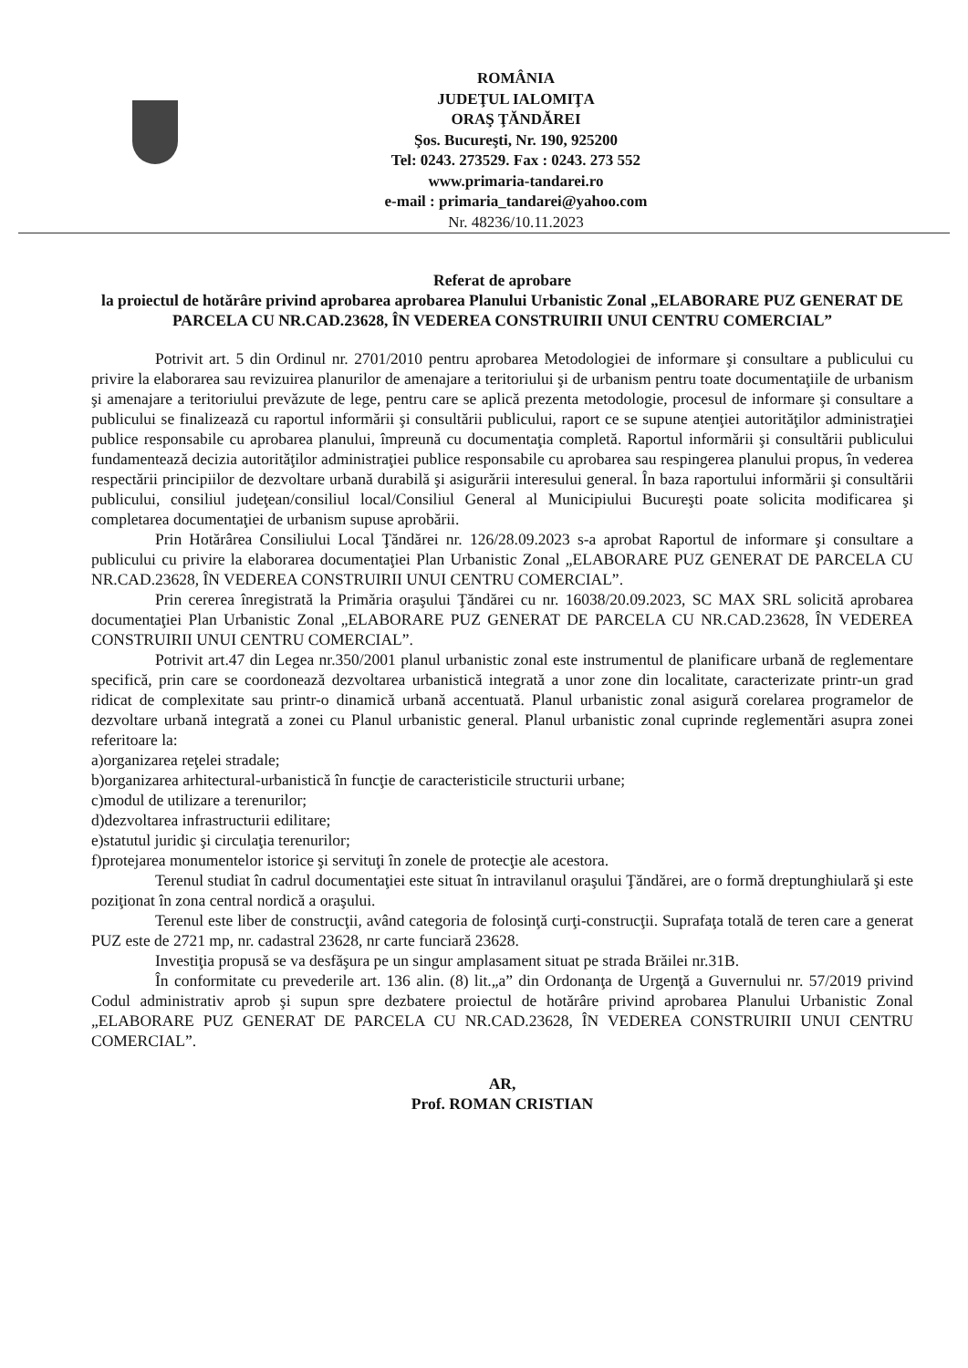ROMÂNIA
JUDEŢUL IALOMIŢA
ORAŞ ŢĂNDĂREI
Şos. Bucureşti, Nr. 190, 925200
Tel: 0243. 273529. Fax : 0243. 273 552
www.primaria-tandarei.ro
e-mail : primaria_tandarei@yahoo.com
Nr. 48236/10.11.2023
Referat de aprobare
la proiectul de hotărâre privind aprobarea aprobarea Planului Urbanistic Zonal „ELABORARE PUZ GENERAT DE PARCELA CU NR.CAD.23628, ÎN VEDEREA CONSTRUIRII UNUI CENTRU COMERCIAL”
Potrivit art. 5 din Ordinul nr. 2701/2010 pentru aprobarea Metodologiei de informare şi consultare a publicului cu privire la elaborarea sau revizuirea planurilor de amenajare a teritoriului şi de urbanism pentru toate documentaţiile de urbanism şi amenajare a teritoriului prevăzute de lege, pentru care se aplică prezenta metodologie, procesul de informare şi consultare a publicului se finalizează cu raportul informării şi consultării publicului, raport ce se supune atenţiei autorităţilor administraţiei publice responsabile cu aprobarea planului, împreună cu documentaţia completă. Raportul informării şi consultării publicului fundamentează decizia autorităţilor administraţiei publice responsabile cu aprobarea sau respingerea planului propus, în vederea respectării principiilor de dezvoltare urbană durabilă şi asigurării interesului general. În baza raportului informării şi consultării publicului, consiliul judeţean/consiliul local/Consiliul General al Municipiului Bucureşti poate solicita modificarea şi completarea documentaţiei de urbanism supuse aprobării.
Prin Hotărârea Consiliului Local Ţăndărei nr. 126/28.09.2023 s-a aprobat Raportul de informare şi consultare a publicului cu privire la elaborarea documentaţiei Plan Urbanistic Zonal „ELABORARE PUZ GENERAT DE PARCELA CU NR.CAD.23628, ÎN VEDEREA CONSTRUIRII UNUI CENTRU COMERCIAL”.
Prin cererea înregistrată la Primăria oraşului Ţăndărei cu nr. 16038/20.09.2023, SC MAX SRL solicită aprobarea documentaţiei Plan Urbanistic Zonal „ELABORARE PUZ GENERAT DE PARCELA CU NR.CAD.23628, ÎN VEDEREA CONSTRUIRII UNUI CENTRU COMERCIAL”.
Potrivit art.47 din Legea nr.350/2001 planul urbanistic zonal este instrumentul de planificare urbană de reglementare specifică, prin care se coordonează dezvoltarea urbanistică integrată a unor zone din localitate, caracterizate printr-un grad ridicat de complexitate sau printr-o dinamică urbană accentuată. Planul urbanistic zonal asigură corelarea programelor de dezvoltare urbană integrată a zonei cu Planul urbanistic general. Planul urbanistic zonal cuprinde reglementări asupra zonei referitoare la:
a)organizarea reţelei stradale;
b)organizarea arhitectural-urbanistică în funcţie de caracteristicile structurii urbane;
c)modul de utilizare a terenurilor;
d)dezvoltarea infrastructurii edilitare;
e)statutul juridic şi circulaţia terenurilor;
f)protejarea monumentelor istorice şi servituţi în zonele de protecţie ale acestora.
Terenul studiat în cadrul documentaţiei este situat în intravilanul oraşului Ţăndărei, are o formă dreptunghiulară şi este poziţionat în zona central nordică a oraşului.
Terenul este liber de construcţii, având categoria de folosinţă curţi-construcţii. Suprafaţa totală de teren care a generat PUZ este de 2721 mp, nr. cadastral 23628, nr carte funciară 23628.
Investiţia propusă se va desfăşura pe un singur amplasament situat pe strada Brăilei nr.31B.
În conformitate cu prevederile art. 136 alin. (8) lit.„a” din Ordonanţa de Urgenţă a Guvernului nr. 57/2019 privind Codul administrativ aprob şi supun spre dezbatere proiectul de hotărâre privind aprobarea Planului Urbanistic Zonal „ELABORARE PUZ GENERAT DE PARCELA CU NR.CAD.23628, ÎN VEDEREA CONSTRUIRII UNUI CENTRU COMERCIAL”.
AR,
Prof. ROMAN CRISTIAN